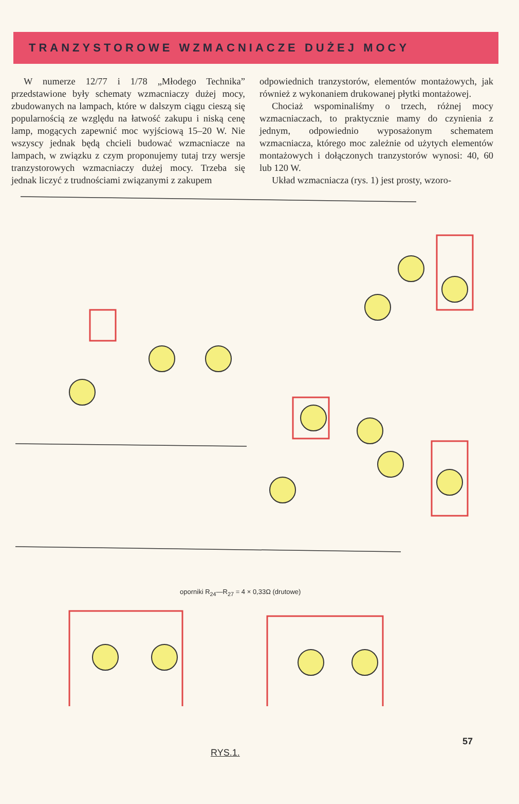TRANZYSTOROWE WZMACNIACZE DUŻEJ MOCY
W numerze 12/77 i 1/78 „Młodego Technika” przedstawione były schematy wzmacniaczy dużej mocy, zbudowanych na lampach, które w dalszym ciągu cieszą się popularnością ze względu na łatwość zakupu i niską cenę lamp, mogących zapewnić moc wyjściową 15–20 W. Nie wszyscy jednak będą chcieli budować wzmacniacze na lampach, w związku z czym proponujemy tutaj trzy wersje tranzystorowych wzmacniaczy dużej mocy. Trzeba się jednak liczyć z trudnościami związanymi z zakupem
odpowiednich tranzystorów, elementów montażowych, jak również z wykonaniem drukowanej płytki montażowej.
Chociaż wspominaliśmy o trzech, różnej mocy wzmacniaczach, to praktycznie mamy do czynienia z jednym, odpowiednio wyposażonym schematem wzmacniacza, którego moc zależnie od użytych elementów montażowych i dołączonych tranzystorów wynosi: 40, 60 lub 120 W.
Układ wzmacniacza (rys. 1) jest prosty, wzoro-
oporniki R<sub>24</sub>—R<sub>27</sub> = 4 × 0,33Ω (drutowe)
RYS.1.
57